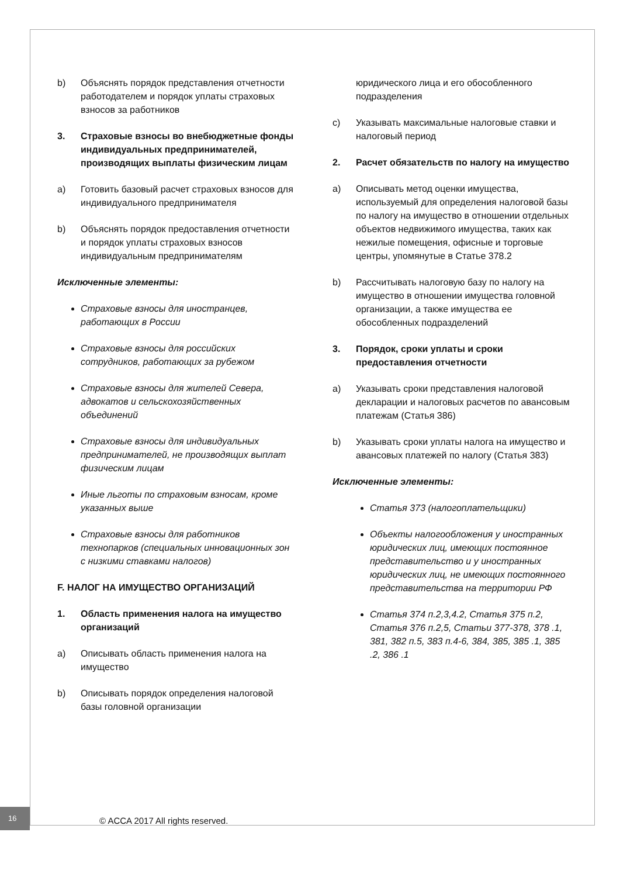b) Объяснять порядок представления отчетности работодателем и порядок уплаты страховых взносов за работников
3. Страховые взносы во внебюджетные фонды индивидуальных предпринимателей, производящих выплаты физическим лицам
a) Готовить базовый расчет страховых взносов для индивидуального предпринимателя
b) Объяснять порядок предоставления отчетности и порядок уплаты страховых взносов индивидуальным предпринимателям
Исключенные элементы:
Страховые взносы для иностранцев, работающих в России
Страховые взносы для российских сотрудников, работающих за рубежом
Страховые взносы для жителей Севера, адвокатов и сельскохозяйственных объединений
Страховые взносы для индивидуальных предпринимателей, не производящих выплат физическим лицам
Иные льготы по страховым взносам, кроме указанных выше
Страховые взносы для работников технопарков (специальных инновационных зон с низкими ставками налогов)
F. НАЛОГ НА ИМУЩЕСТВО ОРГАНИЗАЦИЙ
1. Область применения налога на имущество организаций
a) Описывать область применения налога на имущество
b) Описывать порядок определения налоговой базы головной организации
юридического лица и его обособленного подразделения
c) Указывать максимальные налоговые ставки и налоговый период
2. Расчет обязательств по налогу на имущество
a) Описывать метод оценки имущества, используемый для определения налоговой базы по налогу на имущество в отношении отдельных объектов недвижимого имущества, таких как нежилые помещения, офисные и торговые центры, упомянутые в Статье 378.2
b) Рассчитывать налоговую базу по налогу на имущество в отношении имущества головной организации, а также имущества ее обособленных подразделений
3. Порядок, сроки уплаты и сроки предоставления отчетности
a) Указывать сроки представления налоговой декларации и налоговых расчетов по авансовым платежам (Статья 386)
b) Указывать сроки уплаты налога на имущество и авансовых платежей по налогу (Статья 383)
Исключенные элементы:
Статья 373 (налогоплательщики)
Объекты налогообложения у иностранных юридических лиц, имеющих постоянное представительство и у иностранных юридических лиц, не имеющих постоянного представительства на территории РФ
Статья 374 п.2,3,4.2, Статья 375 п.2, Статья 376 п.2,5, Статьи 377-378, 378 .1, 381, 382 п.5, 383 п.4-6, 384, 385, 385 .1, 385 .2, 386 .1
16
© ACCA 2017 All rights reserved.